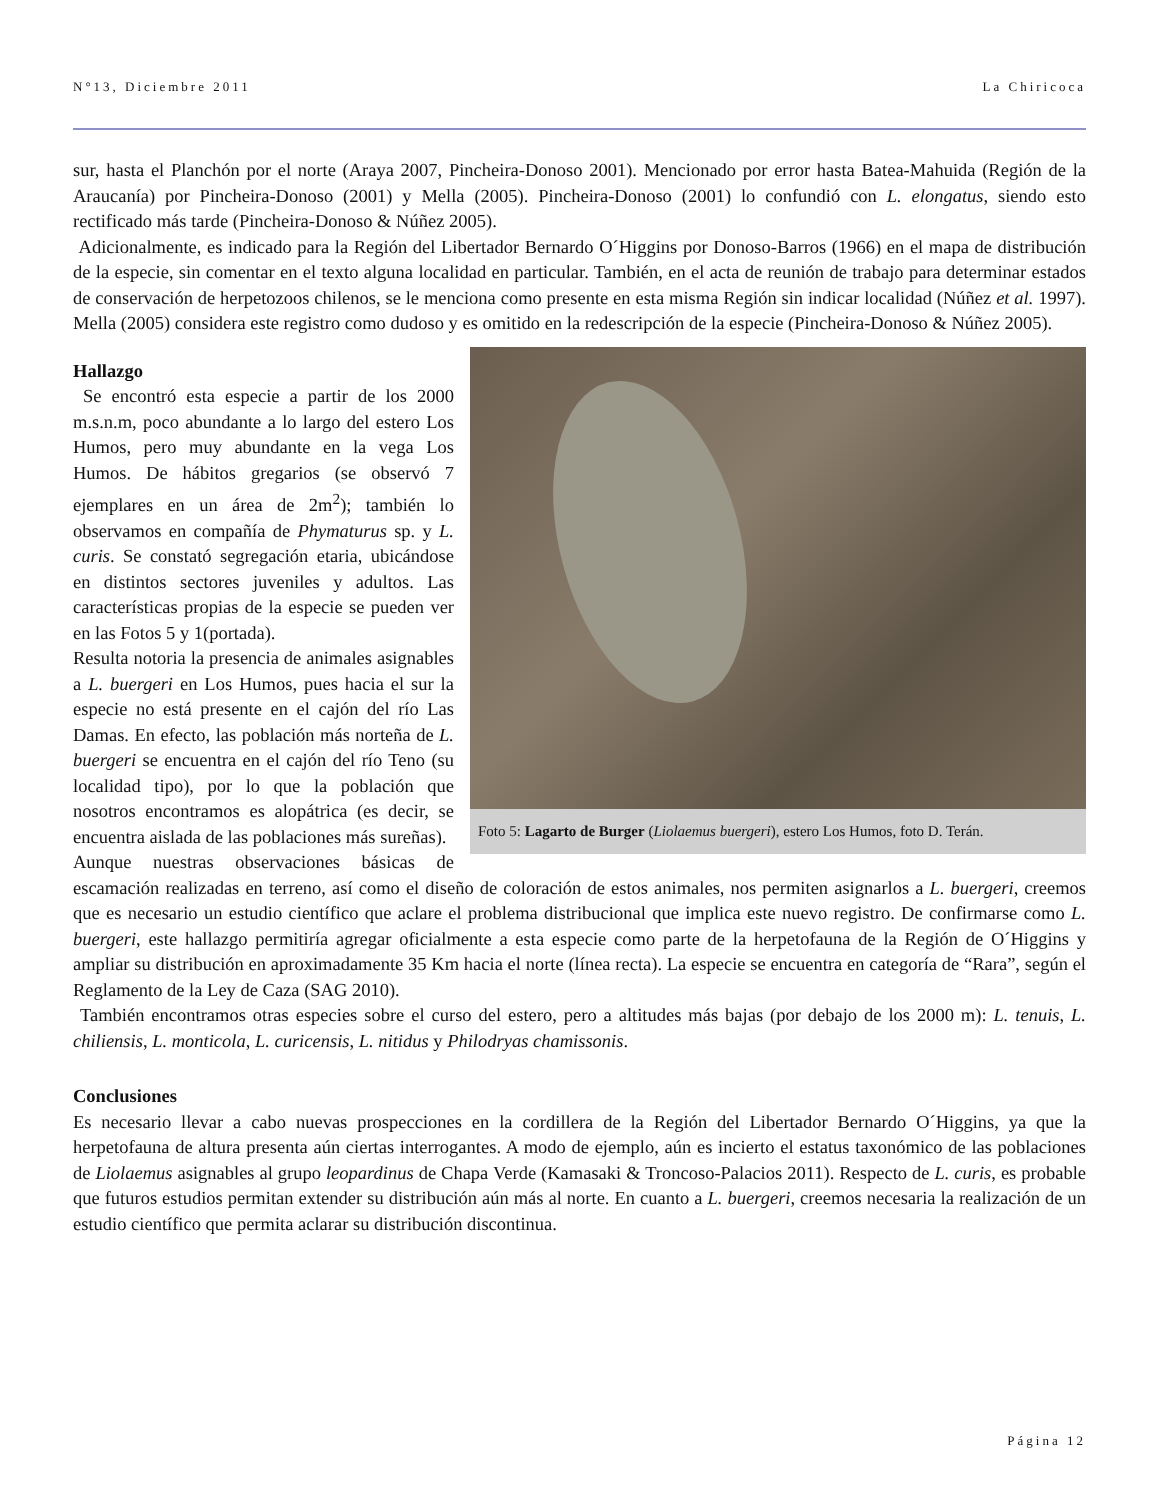N°13, Diciembre 2011 La Chiricoca
sur, hasta el Planchón por el norte (Araya 2007, Pincheira-Donoso 2001). Mencionado por error hasta Batea-Mahuida (Región de la Araucanía) por Pincheira-Donoso (2001) y Mella (2005). Pincheira-Donoso (2001) lo confundió con L. elongatus, siendo esto rectificado más tarde (Pincheira-Donoso & Núñez 2005).
Adicionalmente, es indicado para la Región del Libertador Bernardo O´Higgins por Donoso-Barros (1966) en el mapa de distribución de la especie, sin comentar en el texto alguna localidad en particular. También, en el acta de reunión de trabajo para determinar estados de conservación de herpetozoos chilenos, se le menciona como presente en esta misma Región sin indicar localidad (Núñez et al. 1997). Mella (2005) considera este registro como dudoso y es omitido en la redescripción de la especie (Pincheira-Donoso & Núñez 2005).
Foto 5: Lagarto de Burger (Liolaemus buergeri), estero Los Humos, foto D. Terán.
Hallazgo
Se encontró esta especie a partir de los 2000 m.s.n.m, poco abundante a lo largo del estero Los Humos, pero muy abundante en la vega Los Humos. De hábitos gregarios (se observó 7 ejemplares en un área de 2m<sup>2</sup>); también lo observamos en compañía de Phymaturus sp. y L. curis. Se constató segregación etaria, ubicándose en distintos sectores juveniles y adultos. Las características propias de la especie se pueden ver en las Fotos 5 y 1(portada).
Resulta notoria la presencia de animales asignables a L. buergeri en Los Humos, pues hacia el sur la especie no está presente en el cajón del río Las Damas. En efecto, las población más norteña de L. buergeri se encuentra en el cajón del río Teno (su localidad tipo), por lo que la población que nosotros encontramos es alopátrica (es decir, se encuentra aislada de las poblaciones más sureñas).
Aunque nuestras observaciones básicas de escamación realizadas en terreno, así como el diseño de coloración de estos animales, nos permiten asignarlos a L. buergeri, creemos que es necesario un estudio científico que aclare el problema distribucional que implica este nuevo registro. De confirmarse como L. buergeri, este hallazgo permitiría agregar oficialmente a esta especie como parte de la herpetofauna de la Región de O´Higgins y ampliar su distribución en aproximadamente 35 Km hacia el norte (línea recta). La especie se encuentra en categoría de “Rara”, según el Reglamento de la Ley de Caza (SAG 2010).
También encontramos otras especies sobre el curso del estero, pero a altitudes más bajas (por debajo de los 2000 m): L. tenuis, L. chiliensis, L. monticola, L. curicensis, L. nitidus y Philodryas chamissonis.
Conclusiones
Es necesario llevar a cabo nuevas prospecciones en la cordillera de la Región del Libertador Bernardo O´Higgins, ya que la herpetofauna de altura presenta aún ciertas interrogantes. A modo de ejemplo, aún es incierto el estatus taxonómico de las poblaciones de Liolaemus asignables al grupo leopardinus de Chapa Verde (Kamasaki & Troncoso-Palacios 2011). Respecto de L. curis, es probable que futuros estudios permitan extender su distribución aún más al norte. En cuanto a L. buergeri, creemos necesaria la realización de un estudio científico que permita aclarar su distribución discontinua.
Página 12